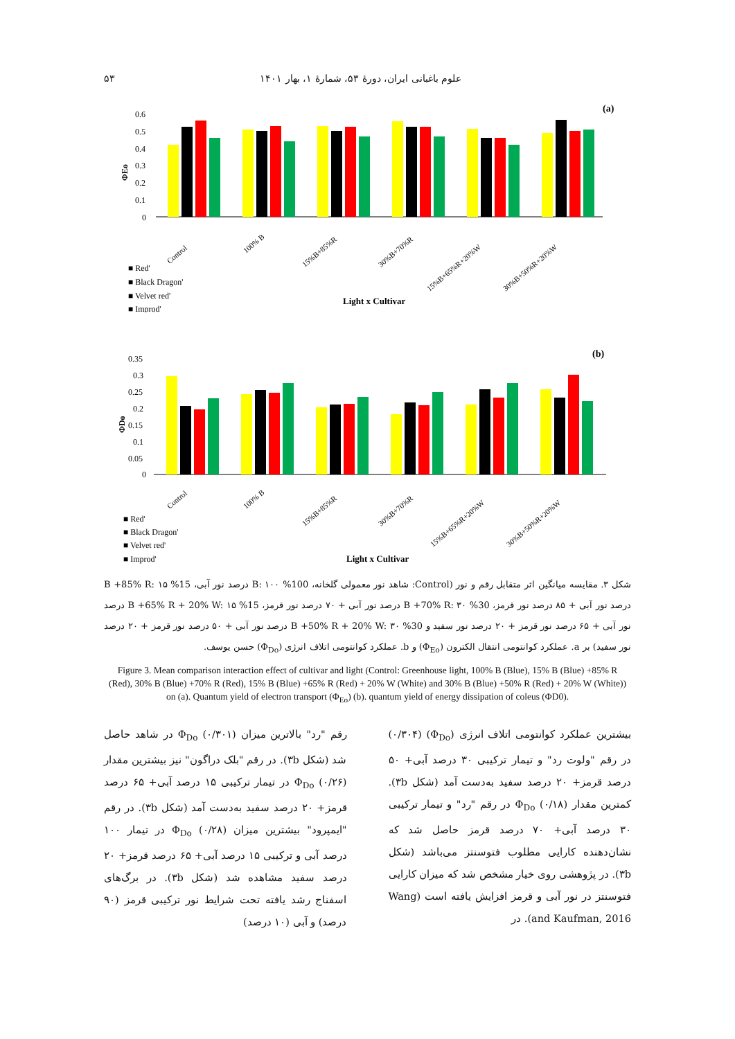علوم باغبانی ایران، دورهٔ ۵۳، شمارهٔ ۱، بهار ۱۴۰۱ ۵۳
(a)
ΦEo
0.6
0.5
0.4
0.3
0.2
0.1
0
Control
100% B
15%B+85%R
30%B+70%R
15%B+65%R+20%W
30%B+50%R+20%W
■ Red'
■ Black Dragon'
■ Velvet red'
■ Improd'
Light x Cultivar
(b)
ΦDo
0.35
0.3
0.25
0.2
0.15
0.1
0.05
0
Control
100% B
15%B+85%R
30%B+70%R
15%B+65%R+20%W
30%B+50%R+20%W
■ Red'
■ Black Dragon'
■ Velvet red'
■ Improd'
Light x Cultivar
شکل ۳. مقایسه میانگین اثر متقابل رقم و نور (Control: شاهد نور معمولی گلخانه، 100% B: ۱۰۰ درصد نور آبی، 15% B +85% R: ۱۵ درصد نور آبی + ۸۵ درصد نور قرمز، 30% B +70% R: ۳۰ درصد نور آبی + ۷۰ درصد نور قرمز، 15% B +65% R + 20% W: ۱۵ درصد نور آبی + ۶۵ درصد نور قرمز + ۲۰ درصد نور سفید و 30% B +50% R + 20% W: ۳۰ درصد نور آبی + ۵۰ درصد نور قرمز + ۲۰ درصد نور سفید) بر a. عملکرد کوانتومی انتقال الکترون (Φ<sub>Eo</sub>) و b. عملکرد کوانتومی اتلاف انرژی (Φ<sub>Do</sub>) حسن یوسف.
Figure 3. Mean comparison interaction effect of cultivar and light (Control: Greenhouse light, 100% B (Blue), 15% B (Blue) +85% R (Red), 30% B (Blue) +70% R (Red), 15% B (Blue) +65% R (Red) + 20% W (White) and 30% B (Blue) +50% R (Red) + 20% W (White)) on (a). Quantum yield of electron transport (Φ<sub>Eo</sub>) (b). quantum yield of energy dissipation of coleus (ΦD0).
بیشترین عملکرد کوانتومی اتلاف انرژی (Φ<sub>Do</sub>) (۰/۳۰۴) در رقم "ولوت رد" و تیمار ترکیبی ۳۰ درصد آبی+ ۵۰ درصد قرمز+ ۲۰ درصد سفید به‌دست آمد (شکل ۳b). کمترین مقدار Φ<sub>Do</sub> (۰/۱۸) در رقم "رد" و تیمار ترکیبی ۳۰ درصد آبی+ ۷۰ درصد قرمز حاصل شد که نشان‌دهنده کارایی مطلوب فتوسنتز می‌باشد (شکل ۳b). در پژوهشی روی خیار مشخص شد که میزان کارایی فتوسنتز در نور آبی و قرمز افزایش یافته است (Wang and Kaufman, 2016). در
رقم "رد" بالاترین میزان Φ<sub>Do</sub> (۰/۳۰۱) در شاهد حاصل شد (شکل ۳b). در رقم "بلک دراگون" نیز بیشترین مقدار Φ<sub>Do</sub> (۰/۲۶) در تیمار ترکیبی ۱۵ درصد آبی+ ۶۵ درصد قرمز+ ۲۰ درصد سفید به‌دست آمد (شکل ۳b). در رقم "ایمپرود" بیشترین میزان Φ<sub>Do</sub> (۰/۲۸) در تیمار ۱۰۰ درصد آبی و ترکیبی ۱۵ درصد آبی+ ۶۵ درصد قرمز+ ۲۰ درصد سفید مشاهده شد (شکل ۳b). در برگ‌های اسفناج رشد یافته تحت شرایط نور ترکیبی قرمز (۹۰ درصد) و آبی (۱۰ درصد)